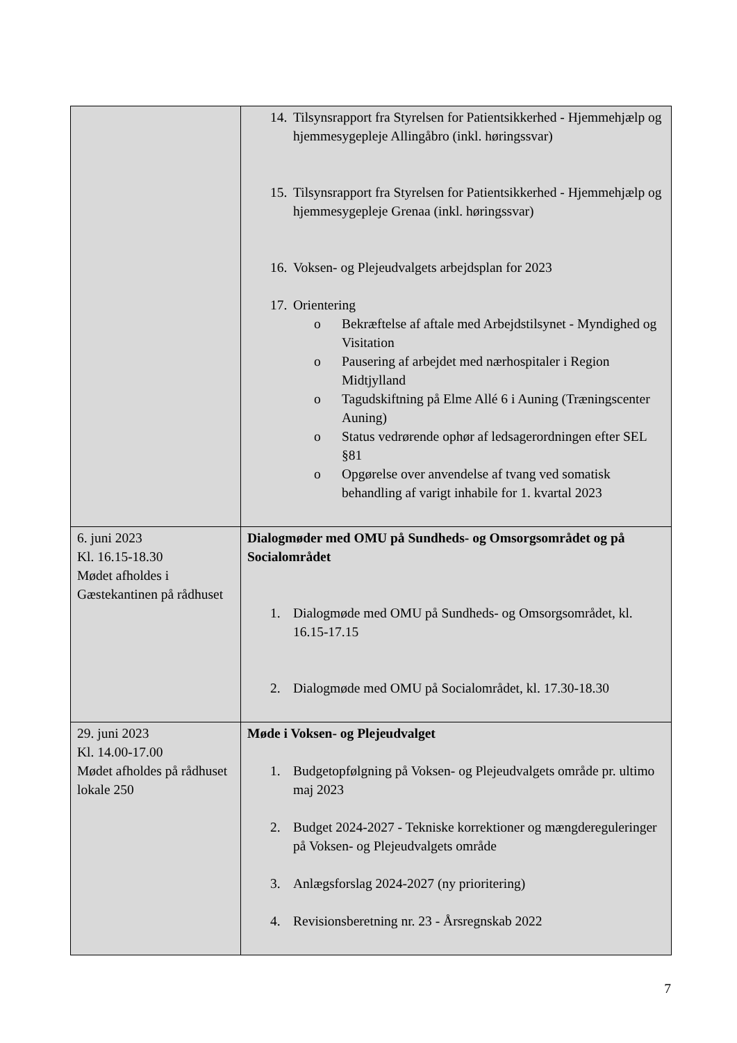| | 14. Tilsynsrapport fra Styrelsen for Patientsikkerhed - Hjemmehjælp og hjemmesygepleje Allingåbro (inkl. høringssvar) 15. Tilsynsrapport fra Styrelsen for Patientsikkerhed - Hjemmehjælp og hjemmesygepleje Grenaa (inkl. høringssvar) 16. Voksen- og Plejeudvalgets arbejdsplan for 2023 17. Orientering o Bekræftelse af aftale med Arbejdstilsynet - Myndighed og Visitation o Pausering af arbejdet med nærhospitaler i Region Midtjylland o Tagudskiftning på Elme Allé 6 i Auning (Træningscenter Auning) o Status vedrørende ophør af ledsagerordningen efter SEL §81 o Opgørelse over anvendelse af tvang ved somatisk behandling af varigt inhabile for 1. kvartal 2023 |
| 6. juni 2023 Kl. 16.15-18.30 Mødet afholdes i Gæstekantinen på rådhuset | Dialogmøder med OMU på Sundheds- og Omsorgsområdet og på Socialområdet 1. Dialogmøde med OMU på Sundheds- og Omsorgsområdet, kl. 16.15-17.15 2. Dialogmøde med OMU på Socialområdet, kl. 17.30-18.30 |
| 29. juni 2023 Kl. 14.00-17.00 Mødet afholdes på rådhuset lokale 250 | Møde i Voksen- og Plejeudvalget 1. Budgetopfølgning på Voksen- og Plejeudvalgets område pr. ultimo maj 2023 2. Budget 2024-2027 - Tekniske korrektioner og mængdereguleringer på Voksen- og Plejeudvalgets område 3. Anlægsforslag 2024-2027 (ny prioritering) 4. Revisionsberetning nr. 23 - Årsregnskab 2022 |
7